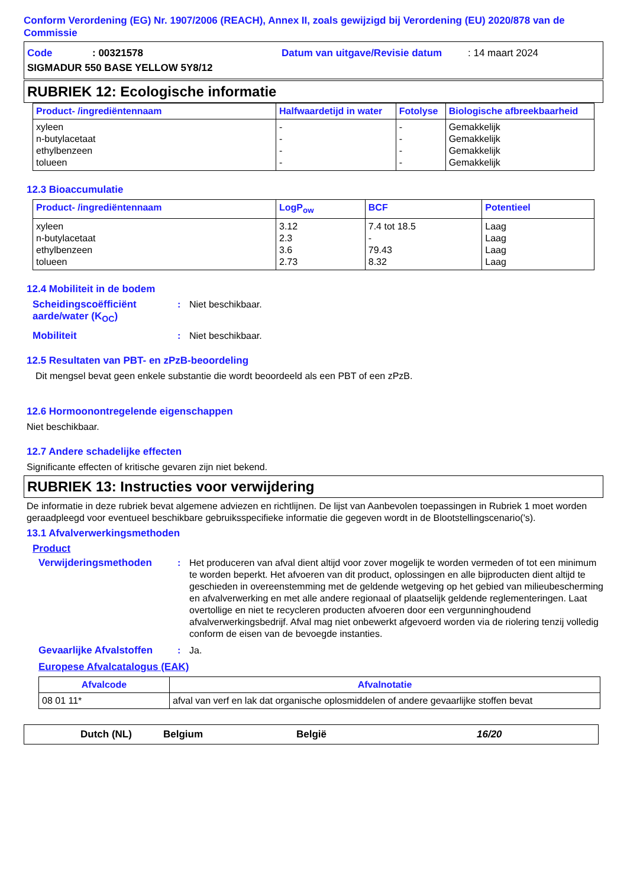Conform Verordening (EG) Nr. 1907/2006 (REACH), Annex II, zoals gewijzigd bij Verordening (EU) 2020/878 van de Commissie
Code: 00321578 Datum van uitgave/Revisie datum: 14 maart 2024
SIGMADUR 550 BASE YELLOW 5Y8/12
RUBRIEK 12: Ecologische informatie
| Product- /ingrediëntennaam | Halfwaardetijd in water | Fotolyse | Biologische afbreekbaarheid |
| --- | --- | --- | --- |
| xyleen n-butylacetaat ethylbenzeen tolueen | - - - - | - - - - | Gemakkelijk Gemakkelijk Gemakkelijk Gemakkelijk |
12.3 Bioaccumulatie
| Product- /ingrediëntennaam | LogP<sub>ow</sub> | BCF | Potentieel |
| --- | --- | --- | --- |
| xyleen n-butylacetaat ethylbenzeen tolueen | 3.12 2.3 3.6 2.73 | 7.4 tot 18.5 - 79.43 8.32 | Laag Laag Laag Laag |
12.4 Mobiliteit in de bodem
Scheidingscoëfficiënt aarde/water (K<sub>OC</sub>): Niet beschikbaar.
Mobiliteit: Niet beschikbaar.
12.5 Resultaten van PBT- en zPzB-beoordeling
Dit mengsel bevat geen enkele substantie die wordt beoordeeld als een PBT of een zPzB.
12.6 Hormoonontregelende eigenschappen
Niet beschikbaar.
12.7 Andere schadelijke effecten
Significante effecten of kritische gevaren zijn niet bekend.
RUBRIEK 13: Instructies voor verwijdering
De informatie in deze rubriek bevat algemene adviezen en richtlijnen. De lijst van Aanbevolen toepassingen in Rubriek 1 moet worden geraadpleegd voor eventueel beschikbare gebruiksspecifieke informatie die gegeven wordt in de Blootstellingscenario('s).
13.1 Afvalverwerkingsmethoden
Product
Verwijderingsmethoden: Het produceren van afval dient altijd voor zover mogelijk te worden vermeden of tot een minimum te worden beperkt. Het afvoeren van dit product, oplossingen en alle bijproducten dient altijd te geschieden in overeenstemming met de geldende wetgeving op het gebied van milieubescherming en afvalverwerking en met alle andere regionaal of plaatselijk geldende reglementeringen. Laat overtollige en niet te recycleren producten afvoeren door een vergunninghoudend afvalverwerkingsbedrijf. Afval mag niet onbewerkt afgevoerd worden via de riolering tenzij volledig conform de eisen van de bevoegde instanties.
Gevaarlijke Afvalstoffen: Ja.
Europese Afvalcatalogus (EAK)
| Afvalcode | Afvalnotatie |
| --- | --- |
| 08 01 11* | afval van verf en lak dat organische oplosmiddelen of andere gevaarlijke stoffen bevat |
Dutch (NL) Belgium België 16/20